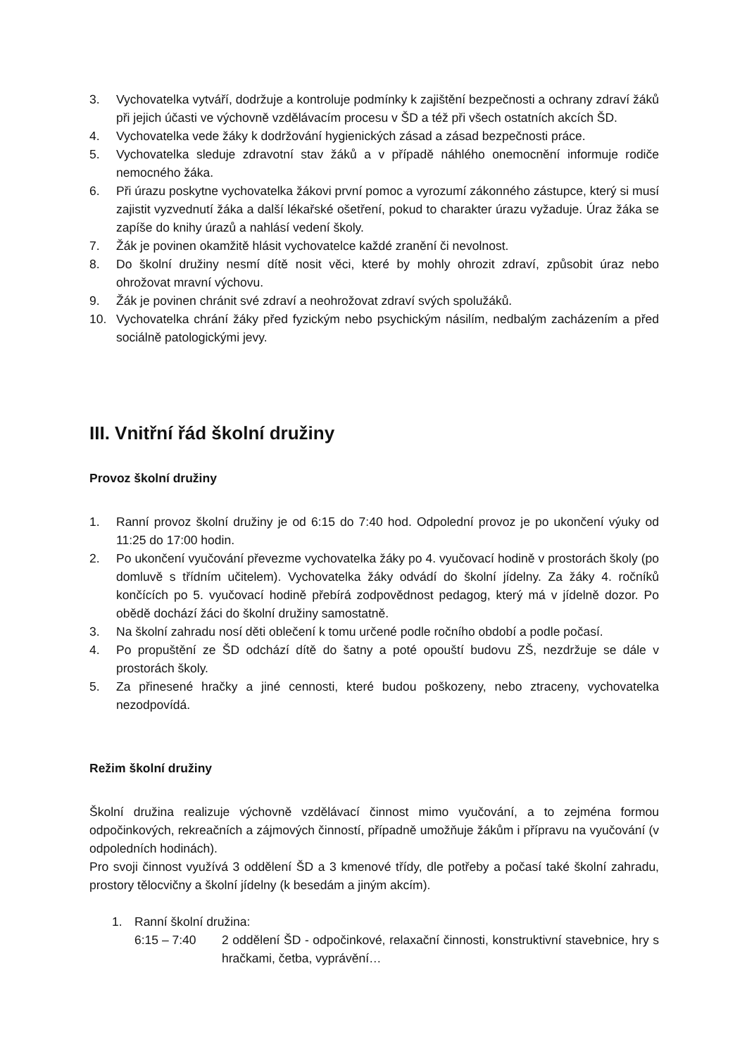3. Vychovatelka vytváří, dodržuje a kontroluje podmínky k zajištění bezpečnosti a ochrany zdraví žáků při jejich účasti ve výchovně vzdělávacím procesu v ŠD a též při všech ostatních akcích ŠD.
4. Vychovatelka vede žáky k dodržování hygienických zásad a zásad bezpečnosti práce.
5. Vychovatelka sleduje zdravotní stav žáků a v případě náhlého onemocnění informuje rodiče nemocného žáka.
6. Při úrazu poskytne vychovatelka žákovi první pomoc a vyrozumí zákonného zástupce, který si musí zajistit vyzvednutí žáka a další lékařské ošetření, pokud to charakter úrazu vyžaduje. Úraz žáka se zapíše do knihy úrazů a nahlásí vedení školy.
7. Žák je povinen okamžitě hlásit vychovatelce každé zranění či nevolnost.
8. Do školní družiny nesmí dítě nosit věci, které by mohly ohrozit zdraví, způsobit úraz nebo ohrožovat mravní výchovu.
9. Žák je povinen chránit své zdraví a neohrožovat zdraví svých spolužáků.
10. Vychovatelka chrání žáky před fyzickým nebo psychickým násilím, nedbalým zacházením a před sociálně patologickými jevy.
III. Vnitřní řád školní družiny
Provoz školní družiny
1. Ranní provoz školní družiny je od 6:15 do 7:40 hod. Odpolední provoz je po ukončení výuky od 11:25 do 17:00 hodin.
2. Po ukončení vyučování převezme vychovatelka žáky po 4. vyučovací hodině v prostorách školy (po domluvě s třídním učitelem). Vychovatelka žáky odvádí do školní jídelny. Za žáky 4. ročníků končících po 5. vyučovací hodině přebírá zodpovědnost pedagog, který má v jídelně dozor. Po obědě dochází žáci do školní družiny samostatně.
3. Na školní zahradu nosí děti oblečení k tomu určené podle ročního období a podle počasí.
4. Po propuštění ze ŠD odchází dítě do šatny a poté opouští budovu ZŠ, nezdržuje se dále v prostorách školy.
5. Za přinesené hračky a jiné cennosti, které budou poškozeny, nebo ztraceny, vychovatelka nezodpovídá.
Režim školní družiny
Školní družina realizuje výchovně vzdělávací činnost mimo vyučování, a to zejména formou odpočinkových, rekreačních a zájmových činností, případně umožňuje žákům i přípravu na vyučování (v odpoledních hodinách).
Pro svoji činnost využívá 3 oddělení ŠD a 3 kmenové třídy, dle potřeby a počasí také školní zahradu, prostory tělocvičny a školní jídelny (k besedám a jiným akcím).
1. Ranní školní družina:
6:15 – 7:40 2 oddělení ŠD - odpočinkové, relaxační činnosti, konstruktivní stavebnice, hry s hračkami, četba, vyprávění…